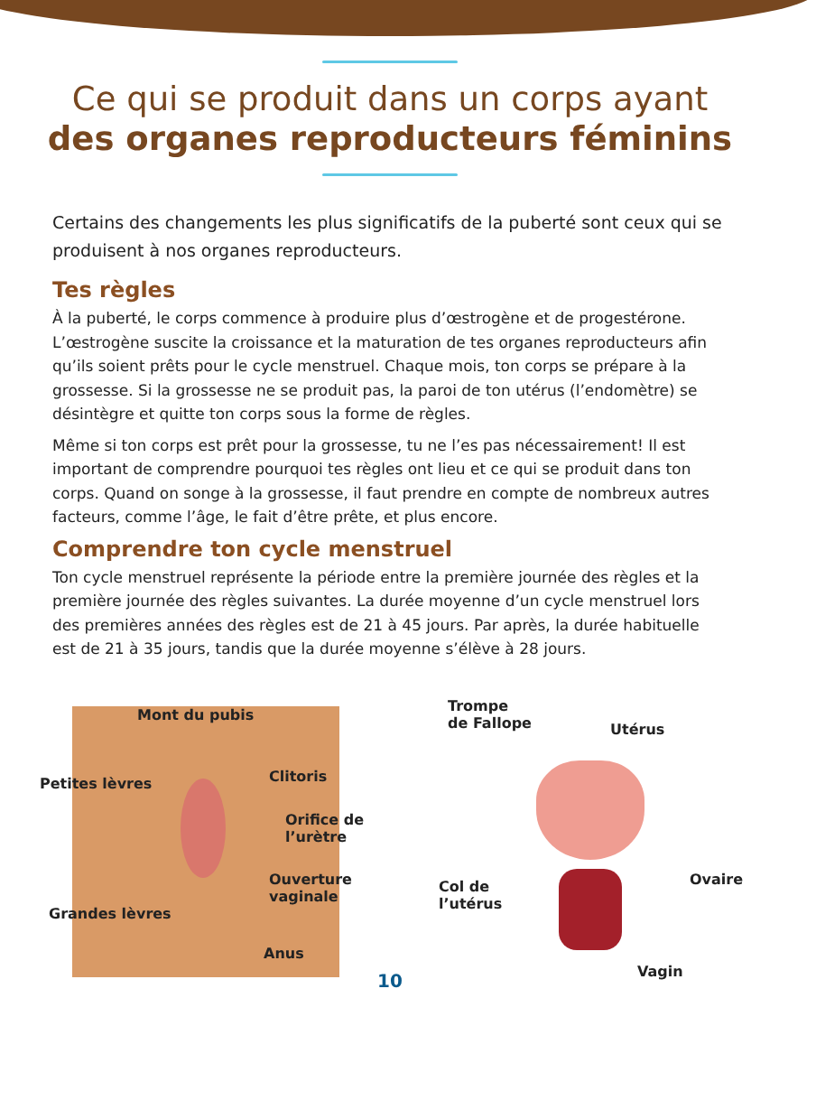Ce qui se produit dans un corps ayant
des organes reproducteurs féminins
Certains des changements les plus significatifs de la puberté sont ceux qui se produisent à nos organes reproducteurs.
Tes règles
À la puberté, le corps commence à produire plus d’œstrogène et de progestérone. L’œstrogène suscite la croissance et la maturation de tes organes reproducteurs afin qu’ils soient prêts pour le cycle menstruel. Chaque mois, ton corps se prépare à la grossesse. Si la grossesse ne se produit pas, la paroi de ton utérus (l’endomètre) se désintègre et quitte ton corps sous la forme de règles.
Même si ton corps est prêt pour la grossesse, tu ne l’es pas nécessairement! Il est important de comprendre pourquoi tes règles ont lieu et ce qui se produit dans ton corps. Quand on songe à la grossesse, il faut prendre en compte de nombreux autres facteurs, comme l’âge, le fait d’être prête, et plus encore.
Comprendre ton cycle menstruel
Ton cycle menstruel représente la période entre la première journée des règles et la première journée des règles suivantes. La durée moyenne d’un cycle menstruel lors des premières années des règles est de 21 à 45 jours. Par après, la durée habituelle est de 21 à 35 jours, tandis que la durée moyenne s’élève à 28 jours.
Mont du pubis
Petites lèvres Clitoris
Orifice de
l’urètre
Ouverture
vaginale
Grandes lèvres
Anus
Trompe
de Fallope Utérus
Ovaire Col de
l’utérus
Vagin
10